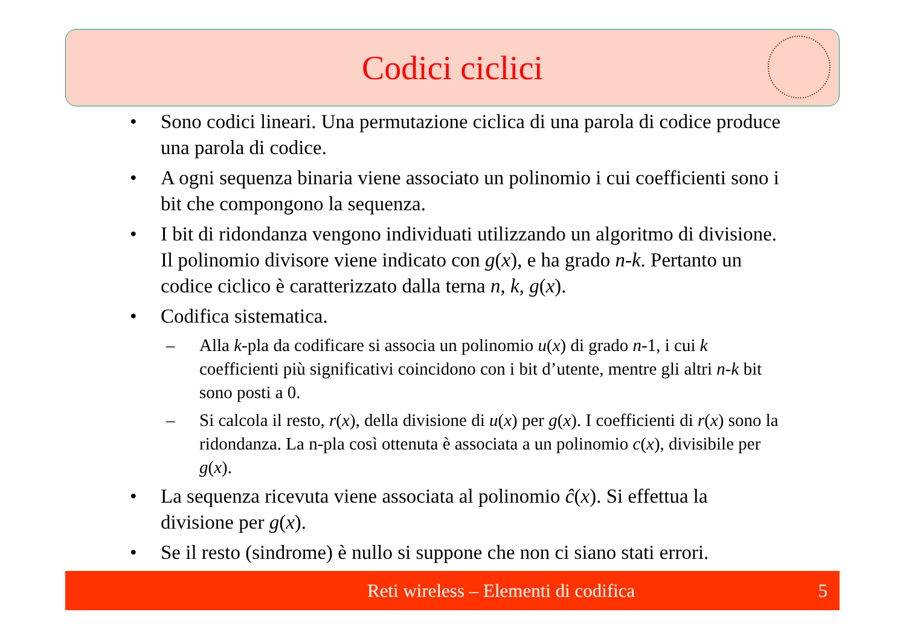Codici ciclici
• Sono codici lineari. Una permutazione ciclica di una parola di codice produce una parola di codice.
• A ogni sequenza binaria viene associato un polinomio i cui coefficienti sono i bit che compongono la sequenza.
• I bit di ridondanza vengono individuati utilizzando un algoritmo di divisione. Il polinomio divisore viene indicato con g(x), e ha grado n-k. Pertanto un codice ciclico è caratterizzato dalla terna n, k, g(x).
• Codifica sistematica.
– Alla k-pla da codificare si associa un polinomio u(x) di grado n-1, i cui k coefficienti più significativi coincidono con i bit d’utente, mentre gli altri n-k bit sono posti a 0.
– Si calcola il resto, r(x), della divisione di u(x) per g(x). I coefficienti di r(x) sono la ridondanza. La n-pla così ottenuta è associata a un polinomio c(x), divisibile per g(x).
• La sequenza ricevuta viene associata al polinomio ĉ(x). Si effettua la divisione per g(x).
• Se il resto (sindrome) è nullo si suppone che non ci siano stati errori.
Reti wireless – Elementi di codifica 5